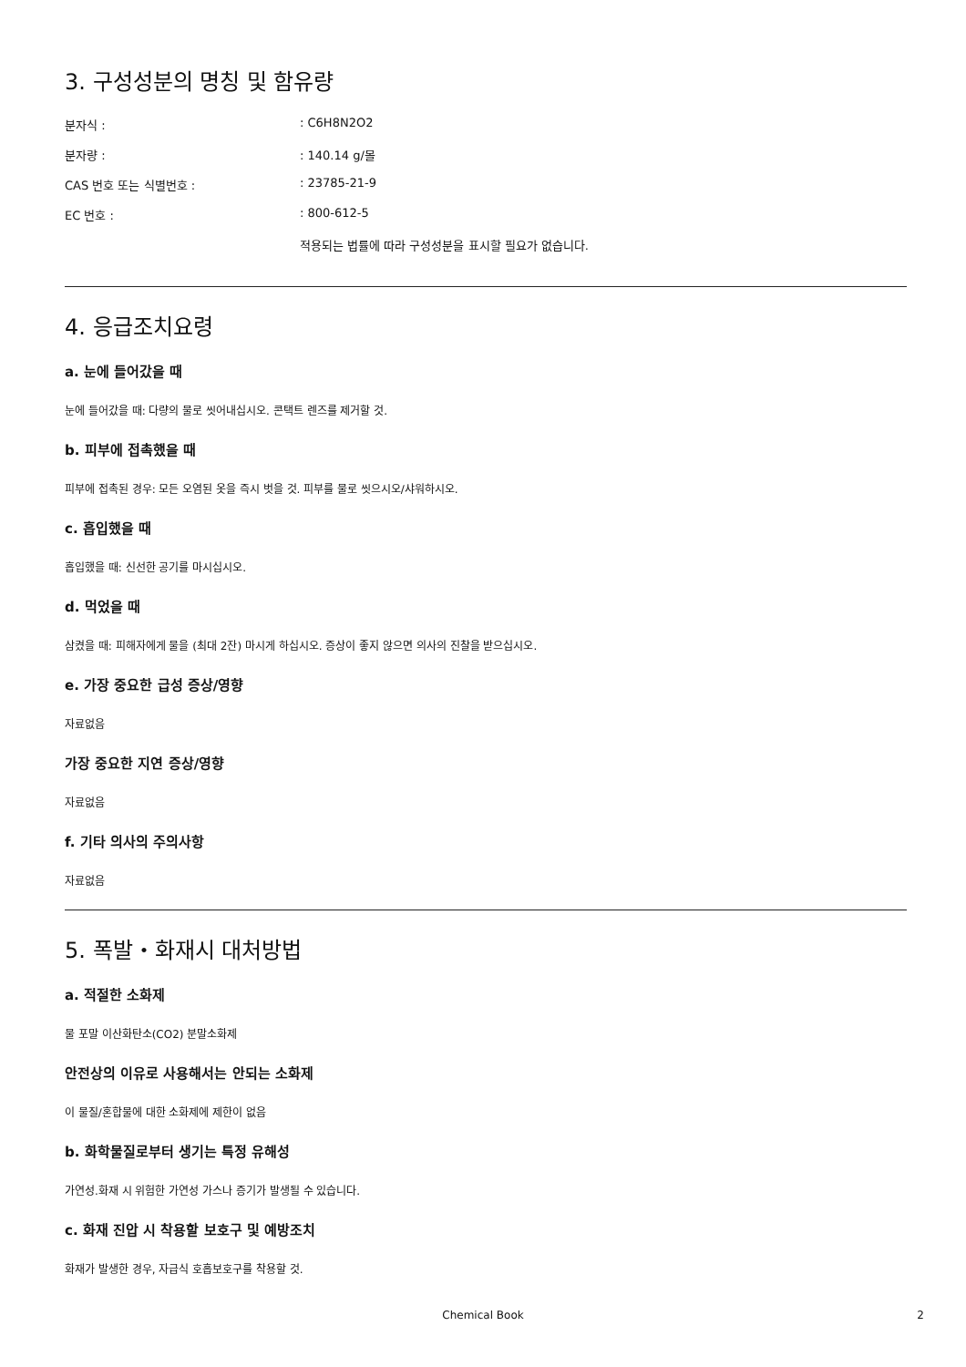3. 구성성분의 명칭 및 함유량
| 분자식 : | : C6H8N2O2 |
| 분자량 : | : 140.14 g/몰 |
| CAS 번호 또는 식별번호 : | : 23785-21-9 |
| EC 번호 : | : 800-612-5 |
| | 적용되는 법률에 따라 구성성분을 표시할 필요가 없습니다. |
4. 응급조치요령
a. 눈에 들어갔을 때
눈에 들어갔을 때: 다량의 물로 씻어내십시오. 콘택트 렌즈를 제거할 것.
b. 피부에 접촉했을 때
피부에 접촉된 경우: 모든 오염된 옷을 즉시 벗을 것. 피부를 물로 씻으시오/샤워하시오.
c. 흡입했을 때
흡입했을 때: 신선한 공기를 마시십시오.
d. 먹었을 때
삼켰을 때: 피해자에게 물을 (최대 2잔) 마시게 하십시오. 증상이 좋지 않으면 의사의 진찰을 받으십시오.
e. 가장 중요한 급성 증상/영향
자료없음
가장 중요한 지연 증상/영향
자료없음
f. 기타 의사의 주의사항
자료없음
5. 폭발・화재시 대처방법
a. 적절한 소화제
물 포말 이산화탄소(CO2) 분말소화제
안전상의 이유로 사용해서는 안되는 소화제
이 물질/혼합물에 대한 소화제에 제한이 없음
b. 화학물질로부터 생기는 특정 유해성
가연성.화재 시 위험한 가연성 가스나 증기가 발생될 수 있습니다.
c. 화재 진압 시 착용할 보호구 및 예방조치
화재가 발생한 경우, 자급식 호흡보호구를 착용할 것.
Chemical Book
2